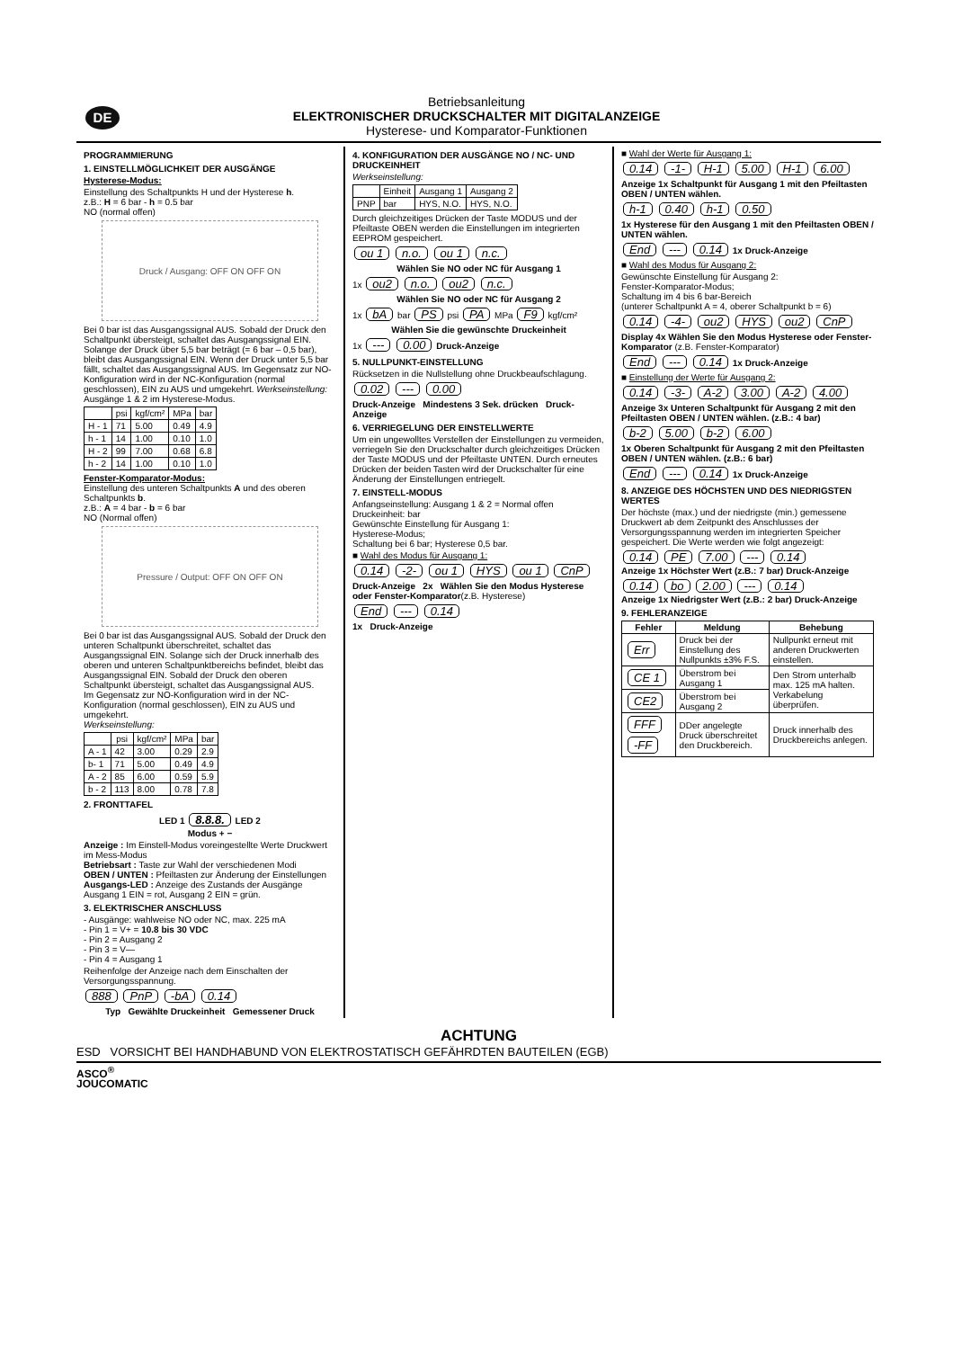DE
Betriebsanleitung
ELEKTRONISCHER DRUCKSCHALTER MIT DIGITALANZEIGE
Hysterese- und Komparator-Funktionen
PROGRAMMIERUNG
1. EINSTELLMÖGLICHKEIT DER AUSGÄNGE
Hysterese-Modus:
Einstellung des Schaltpunkts H und der Hysterese h.
z.B.: H = 6 bar - h = 0.5 bar
NO (normal offen)
Druck / Ausgang: OFF ON OFF ON
Bei 0 bar ist das Ausgangssignal AUS. Sobald der Druck den Schaltpunkt übersteigt, schaltet das Ausgangssignal EIN. Solange der Druck über 5,5 bar beträgt (= 6 bar – 0,5 bar), bleibt das Ausgangssignal EIN. Wenn der Druck unter 5,5 bar fällt, schaltet das Ausgangssignal AUS. Im Gegensatz zur NO-Konfiguration wird in der NC-Konfiguration (normal geschlossen), EIN zu AUS und umgekehrt. Werkseinstellung: Ausgänge 1 & 2 im Hysterese-Modus.
| | psi | kgf/cm² | MPa | bar |
| --- | --- | --- | --- | --- |
| H - 1 | 71 | 5.00 | 0.49 | 4.9 |
| h - 1 | 14 | 1.00 | 0.10 | 1.0 |
| H - 2 | 99 | 7.00 | 0.68 | 6.8 |
| h - 2 | 14 | 1.00 | 0.10 | 1.0 |
Fenster-Komparator-Modus:
Einstellung des unteren Schaltpunkts A und des oberen Schaltpunkts b.
z.B.: A = 4 bar - b = 6 bar
NO (Normal offen)
Pressure / Output: OFF ON OFF ON
Bei 0 bar ist das Ausgangssignal AUS. Sobald der Druck den unteren Schaltpunkt überschreitet, schaltet das Ausgangssignal EIN. Solange sich der Druck innerhalb des oberen und unteren Schaltpunktbereichs befindet, bleibt das Ausgangssignal EIN. Sobald der Druck den oberen Schaltpunkt übersteigt, schaltet das Ausgangssignal AUS.
Im Gegensatz zur NO-Konfiguration wird in der NC-Konfiguration (normal geschlossen), EIN zu AUS und umgekehrt.
Werkseinstellung:
| | psi | kgf/cm² | MPa | bar |
| --- | --- | --- | --- | --- |
| A - 1 | 42 | 3.00 | 0.29 | 2.9 |
| b- 1 | 71 | 5.00 | 0.49 | 4.9 |
| A - 2 | 85 | 6.00 | 0.59 | 5.9 |
| b - 2 | 113 | 8.00 | 0.78 | 7.8 |
2. FRONTTAFEL
LED 1 8.8.8. LED 2
Modus + −
Anzeige : Im Einstell-Modus voreingestellte Werte Druckwert im Mess-Modus
Betriebsart : Taste zur Wahl der verschiedenen Modi
OBEN / UNTEN : Pfeiltasten zur Änderung der Einstellungen
Ausgangs-LED : Anzeige des Zustands der Ausgänge Ausgang 1 EIN = rot, Ausgang 2 EIN = grün.
3. ELEKTRISCHER ANSCHLUSS
- Ausgänge: wahlweise NO oder NC, max. 225 mA
- Pin 1 = V+ = 10.8 bis 30 VDC
- Pin 2 = Ausgang 2
- Pin 3 = V—
- Pin 4 = Ausgang 1
Reihenfolge der Anzeige nach dem Einschalten der Versorgungsspannung.
888 PnP -bA 0.14
Typ Gewählte Druckeinheit Gemessener Druck
4. KONFIGURATION DER AUSGÄNGE NO / NC- UND DRUCKEINHEIT
Werkseinstellung:
| | Einheit | Ausgang 1 | Ausgang 2 |
| --- | --- | --- | --- |
| PNP | bar | HYS, N.O. | HYS, N.O. |
Durch gleichzeitiges Drücken der Taste MODUS und der Pfeiltaste OBEN werden die Einstellungen im integrierten EEPROM gespeichert.
ou 1 n.o. ou 1 n.c.
Wählen Sie NO oder NC für Ausgang 1
1x ou2 n.o. ou2 n.c.
Wählen Sie NO oder NC für Ausgang 2
1x bA bar PS psi PA MPa F9 kgf/cm²
Wählen Sie die gewünschte Druckeinheit
1x --- 0.00 Druck-Anzeige
5. NULLPUNKT-EINSTELLUNG
Rücksetzen in die Nullstellung ohne Druckbeaufschlagung.
0.02 --- 0.00
Druck-Anzeige Mindestens 3 Sek. drücken Druck-Anzeige
6. VERRIEGELUNG DER EINSTELLWERTE
Um ein ungewolltes Verstellen der Einstellungen zu vermeiden, verriegeln Sie den Druckschalter durch gleichzeitiges Drücken der Taste MODUS und der Pfeiltaste UNTEN. Durch erneutes Drücken der beiden Tasten wird der Druckschalter für eine Änderung der Einstellungen entriegelt.
7. EINSTELL-MODUS
Anfangseinstellung: Ausgang 1 & 2 = Normal offen
Druckeinheit: bar
Gewünschte Einstellung für Ausgang 1:
Hysterese-Modus;
Schaltung bei 6 bar; Hysterese 0,5 bar.
■ Wahl des Modus für Ausgang 1:
0.14 -2- ou 1 HYS ou 1 CnP
Druck-Anzeige 2x Wählen Sie den Modus Hysterese oder Fenster-Komparator(z.B. Hysterese)
End --- 0.14
1x Druck-Anzeige
■ Wahl der Werte für Ausgang 1:
0.14 -1- H-1 5.00 H-1 6.00
Anzeige 1x Schaltpunkt für Ausgang 1 mit den Pfeiltasten OBEN / UNTEN wählen.
h-1 0.40 h-1 0.50
1x Hysterese für den Ausgang 1 mit den Pfeiltasten OBEN / UNTEN wählen.
End --- 0.14 1x Druck-Anzeige
■ Wahl des Modus für Ausgang 2:
Gewünschte Einstellung für Ausgang 2:
Fenster-Komparator-Modus;
Schaltung im 4 bis 6 bar-Bereich
(unterer Schaltpunkt A = 4, oberer Schaltpunkt b = 6)
0.14 -4- ou2 HYS ou2 CnP
Display 4x Wählen Sie den Modus Hysterese oder Fenster-Komparator (z.B. Fenster-Komparator)
End --- 0.14 1x Druck-Anzeige
■ Einstellung der Werte für Ausgang 2:
0.14 -3- A-2 3.00 A-2 4.00
Anzeige 3x Unteren Schaltpunkt für Ausgang 2 mit den Pfeiltasten OBEN / UNTEN wählen. (z.B.: 4 bar)
b-2 5.00 b-2 6.00
1x Oberen Schaltpunkt für Ausgang 2 mit den Pfeiltasten OBEN / UNTEN wählen. (z.B.: 6 bar)
End --- 0.14 1x Druck-Anzeige
8. ANZEIGE DES HÖCHSTEN UND DES NIEDRIGSTEN WERTES
Der höchste (max.) und der niedrigste (min.) gemessene Druckwert ab dem Zeitpunkt des Anschlusses der Versorgungsspannung werden im integrierten Speicher gespeichert. Die Werte werden wie folgt angezeigt:
0.14 PE 7.00 --- 0.14
Anzeige 1x Höchster Wert (z.B.: 7 bar) Druck-Anzeige
0.14 bo 2.00 --- 0.14
Anzeige 1x Niedrigster Wert (z.B.: 2 bar) Druck-Anzeige
9. FEHLERANZEIGE
| Fehler | Meldung | Behebung |
| --- | --- | --- |
| Err | Druck bei der Einstellung des Nullpunkts ±3% F.S. | Nullpunkt erneut mit anderen Druckwerten einstellen. |
| CE 1 | Überstrom bei Ausgang 1 | Den Strom unterhalb max. 125 mA halten. Verkabelung überprüfen. |
| CE2 | Überstrom bei Ausgang 2 | |
| FFF -FF | DDer angelegte Druck überschreitet den Druckbereich. | Druck innerhalb des Druckbereichs anlegen. |
ACHTUNG
ESD VORSICHT BEI HANDHABUND VON ELEKTROSTATISCH GEFÄHRDTEN BAUTEILEN (EGB)
ASCO<sup>®</sup>
JOUCOMATIC